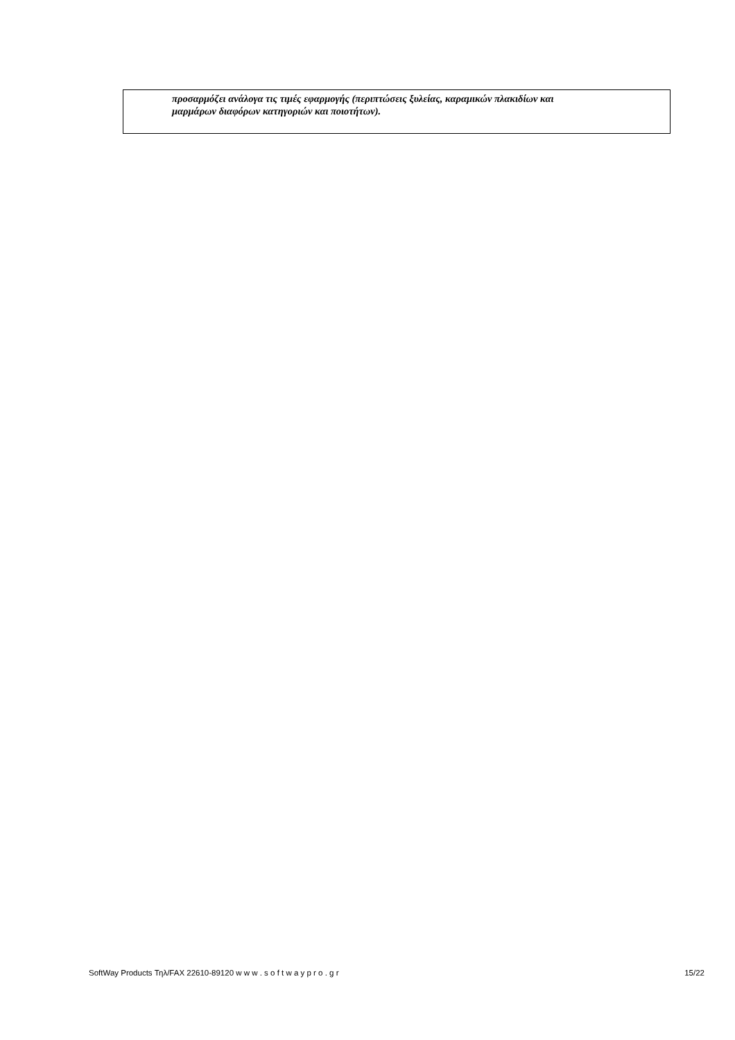προσαρμόζει ανάλογα τις τιμές εφαρμογής (περιπτώσεις ξυλείας, καραμικών πλακιδίων και
μαρμάρων διαφόρων κατηγοριών και ποιοτήτων).
SoftWay Products Τηλ/FAX 22610-89120 w w w . s o f t w a y p r o . g r 15/22